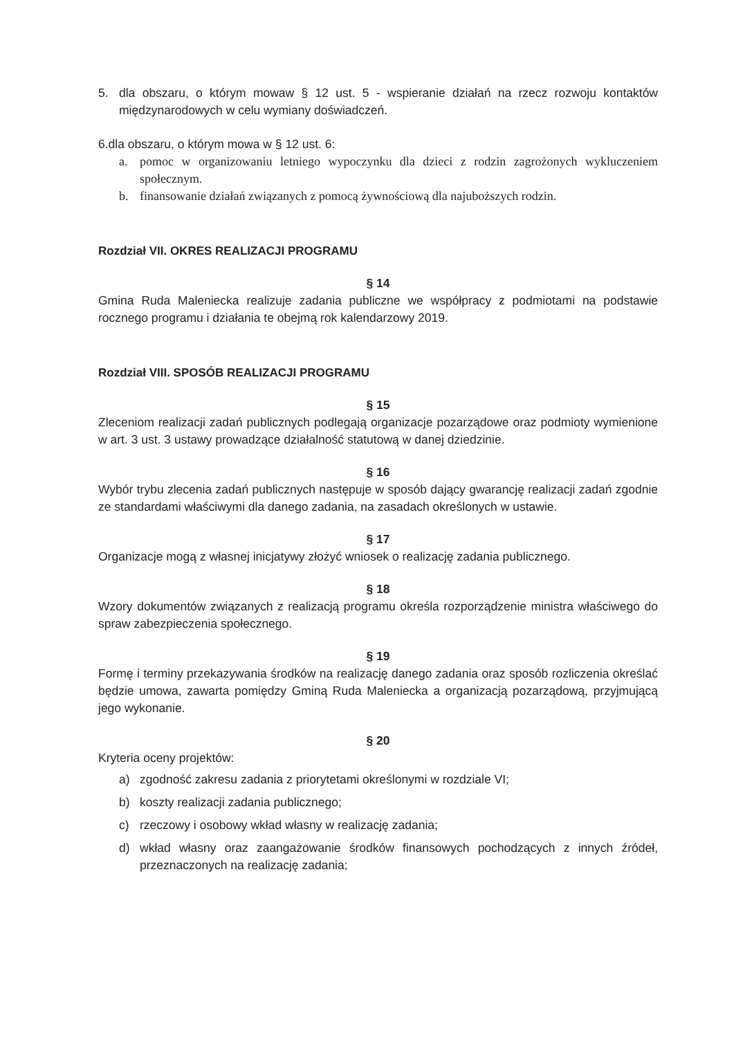5. dla obszaru, o którym mowaw § 12 ust. 5 - wspieranie działań na rzecz rozwoju kontaktów międzynarodowych w celu wymiany doświadczeń.
6.dla obszaru, o którym mowa w § 12 ust. 6:
a. pomoc w organizowaniu letniego wypoczynku dla dzieci z rodzin zagrożonych wykluczeniem społecznym.
b. finansowanie działań związanych z pomocą żywnościową dla najuboższych rodzin.
Rozdział VII. OKRES REALIZACJI PROGRAMU
§ 14
Gmina Ruda Maleniecka realizuje zadania publiczne we współpracy z podmiotami na podstawie rocznego programu i działania te obejmą rok kalendarzowy 2019.
Rozdział VIII. SPOSÓB REALIZACJI PROGRAMU
§ 15
Zleceniom realizacji zadań publicznych podlegają organizacje pozarządowe oraz podmioty wymienione w art. 3 ust. 3 ustawy prowadzące działalność statutową w danej dziedzinie.
§ 16
Wybór trybu zlecenia zadań publicznych następuje w sposób dający gwarancję realizacji zadań zgodnie ze standardami właściwymi dla danego zadania, na zasadach określonych w ustawie.
§ 17
Organizacje mogą z własnej inicjatywy złożyć wniosek o realizację zadania publicznego.
§ 18
Wzory dokumentów związanych z realizacją programu określa rozporządzenie ministra właściwego do spraw zabezpieczenia społecznego.
§ 19
Formę i terminy przekazywania środków na realizację danego zadania oraz sposób rozliczenia określać będzie umowa, zawarta pomiędzy Gminą Ruda Maleniecka a organizacją pozarządową, przyjmującą jego wykonanie.
§ 20
Kryteria oceny projektów:
a) zgodność zakresu zadania z priorytetami określonymi w rozdziale VI;
b) koszty realizacji zadania publicznego;
c) rzeczowy i osobowy wkład własny w realizację zadania;
d) wkład własny oraz zaangażowanie środków finansowych pochodzących z innych źródeł, przeznaczonych na realizację zadania;